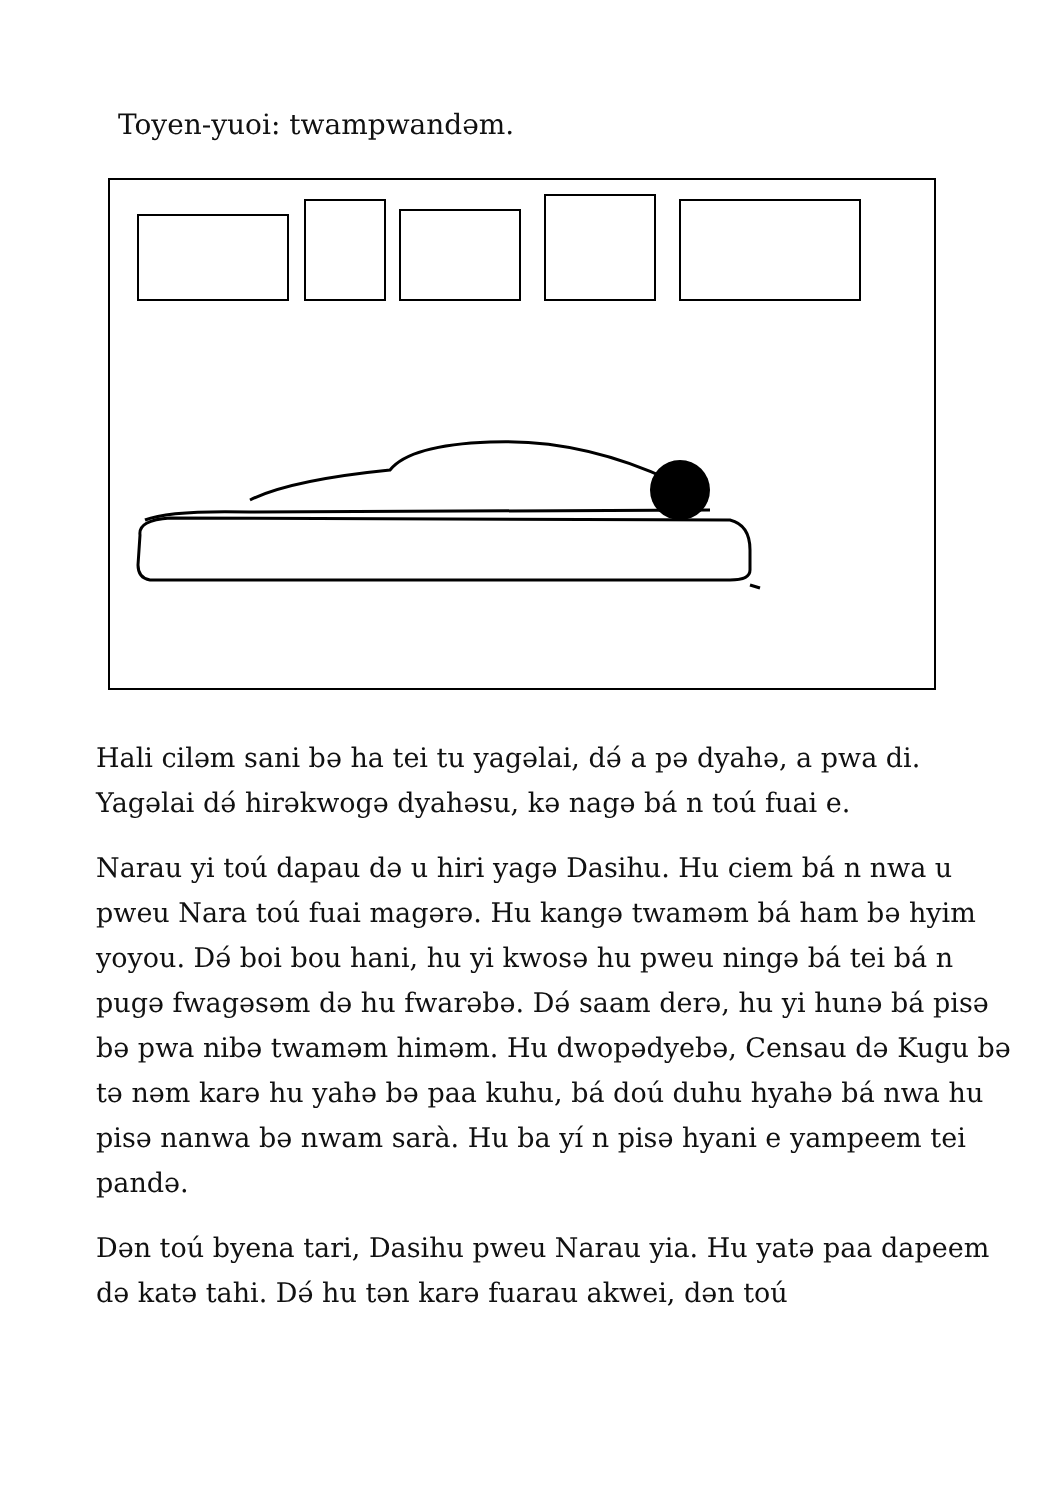Toyen-yuoi: twampwandəm.
Hali ciləm sani bə ha tei tu yagəlai, dә́ a pə dyahə, a pwa di. Yagəlai dә́ hirəkwogə dyahəsu, kə nagə bá n toú fuai e.
Narau yi toú dapau də u hiri yagə Dasihu. Hu ciem bá n nwa u pweu Nara toú fuai magərə. Hu kangə twaməm bá ham bə hyim yoyou. Dә́ boi bou hani, hu yi kwosə hu pweu ningə bá tei bá n pugə fwagəsəm də hu fwarəbə. Dә́ saam derə, hu yi hunə bá pisə bə pwa nibə twaməm himəm. Hu dwopədyebə, Censau də Kugu bə tə nəm karə hu yahə bə paa kuhu, bá doú duhu hyahə bá nwa hu pisə nanwa bə nwam sarà. Hu ba yí n pisə hyani e yampeem tei pandə.
Dən toú byena tari, Dasihu pweu Narau yia. Hu yatə paa dapeem də katə tahi. Dә́ hu tən karə fuarau akwei, dən toú